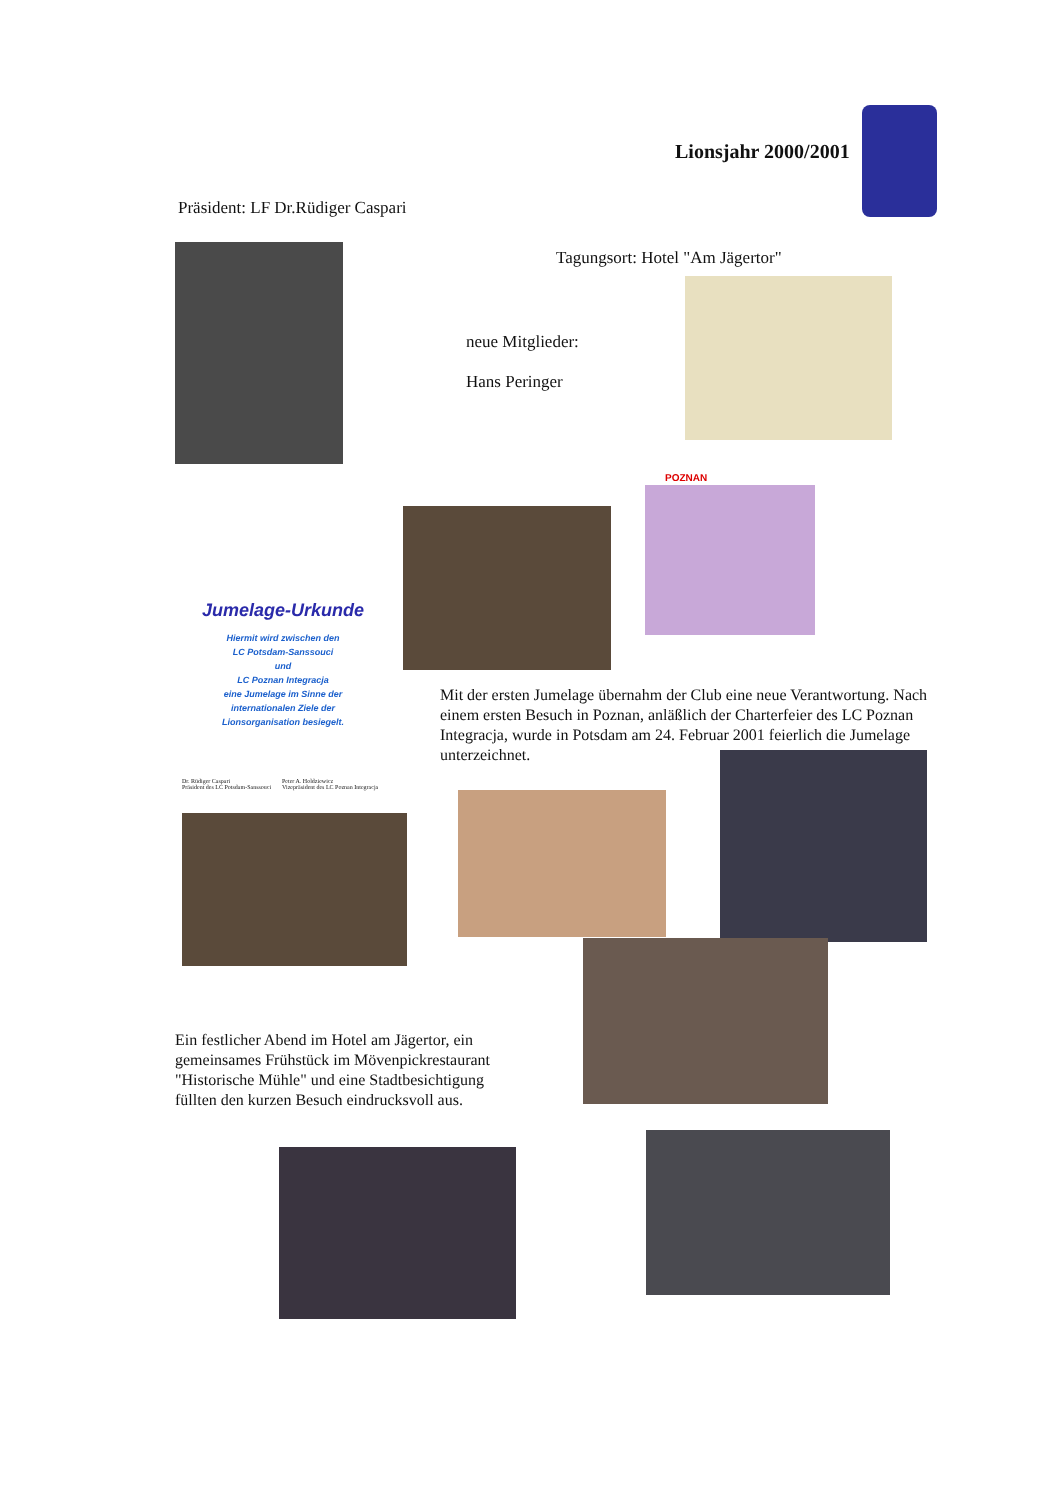Lionsjahr 2000/2001
Präsident: LF Dr.Rüdiger Caspari
Tagungsort: Hotel "Am Jägertor"
neue Mitglieder:
Hans Peringer
POZNAN
Jumelage-Urkunde
Hiermit wird zwischen den
LC Potsdam-Sanssouci
und
LC Poznan Integracja
eine Jumelage im Sinne der
internationalen Ziele der
Lionsorganisation besiegelt.
Mit der ersten Jumelage übernahm der Club eine neue Verantwortung. Nach einem ersten Besuch in Poznan, anläßlich der Charterfeier des LC Poznan Integracja, wurde in Potsdam am 24. Februar 2001 feierlich die Jumelage unterzeichnet.
Dr. Rüdiger Caspari
Präsident des LC Potsdam-Sanssouci
Peter A. Holdziewicz
Vizepräsident des LC Poznan Integracja
Ein festlicher Abend im Hotel am Jägertor, ein gemeinsames Frühstück im Mövenpickrestaurant "Historische Mühle" und eine Stadtbesichtigung füllten den kurzen Besuch eindrucksvoll aus.